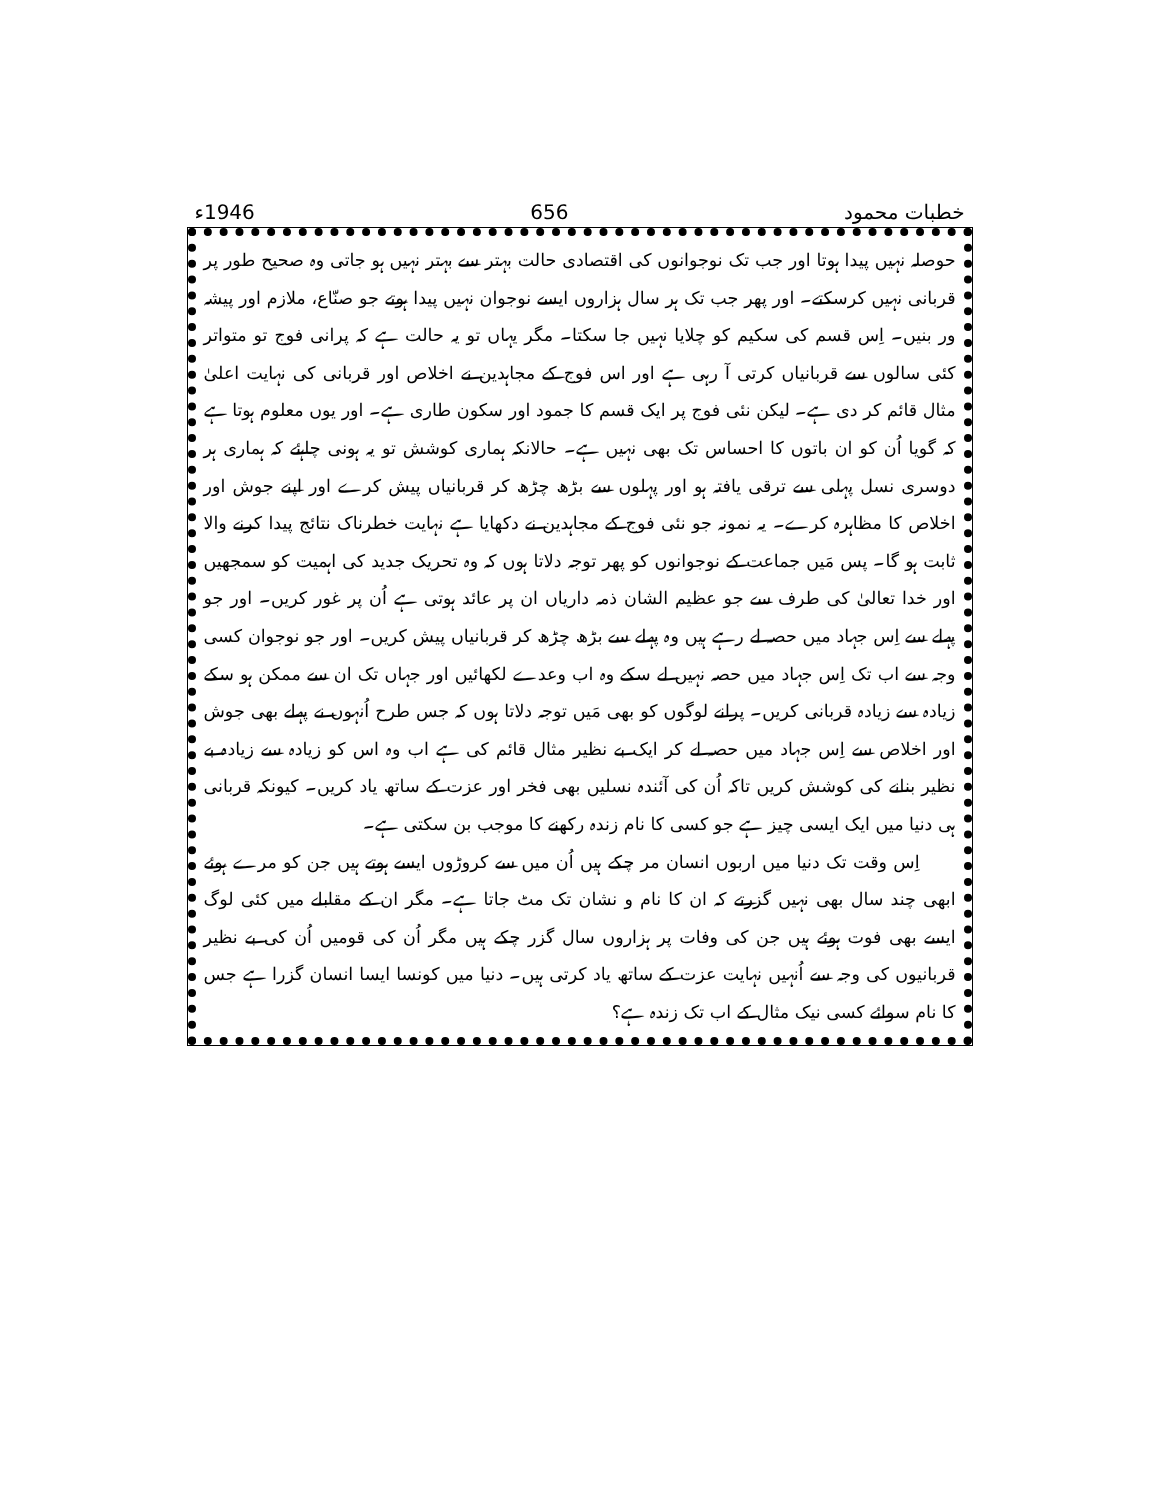خطبات محمود 656 1946ء
حوصلہ نہیں پیدا ہوتا اور جب تک نوجوانوں کی اقتصادی حالت بہتر سے بہتر نہیں ہو جاتی وہ صحیح طور پر قربانی نہیں کرسکتے۔ اور پھر جب تک ہر سال ہزاروں ایسے نوجوان نہیں پیدا ہوتے جو صنّاع، ملازم اور پیشہ ور بنیں۔ اِس قسم کی سکیم کو چلایا نہیں جا سکتا۔ مگر یہاں تو یہ حالت ہے کہ پرانی فوج تو متواتر کئی سالوں سے قربانیاں کرتی آ رہی ہے اور اس فوج کے مجاہدین نے اخلاص اور قربانی کی نہایت اعلیٰ مثال قائم کر دی ہے۔ لیکن نئی فوج پر ایک قسم کا جمود اور سکون طاری ہے۔ اور یوں معلوم ہوتا ہے کہ گویا اُن کو ان باتوں کا احساس تک بھی نہیں ہے۔ حالانکہ ہماری کوشش تو یہ ہونی چاہئے کہ ہماری ہر دوسری نسل پہلی سے ترقی یافتہ ہو اور پہلوں سے بڑھ چڑھ کر قربانیاں پیش کرے اور اپنے جوش اور اخلاص کا مظاہرہ کرے۔ یہ نمونہ جو نئی فوج کے مجاہدین نے دکھایا ہے نہایت خطرناک نتائج پیدا کرنے والا ثابت ہو گا۔ پس مَیں جماعت کے نوجوانوں کو پھر توجہ دلاتا ہوں کہ وہ تحریک جدید کی اہمیت کو سمجھیں اور خدا تعالیٰ کی طرف سے جو عظیم الشان ذمہ داریاں ان پر عائد ہوتی ہے اُن پر غور کریں۔ اور جو پہلے سے اِس جہاد میں حصہ لے رہے ہیں وہ پہلے سے بڑھ چڑھ کر قربانیاں پیش کریں۔ اور جو نوجوان کسی وجہ سے اب تک اِس جہاد میں حصہ نہیں لے سکے وہ اب وعدے لکھائیں اور جہاں تک ان سے ممکن ہو سکے زیادہ سے زیادہ قربانی کریں۔ پرانے لوگوں کو بھی مَیں توجہ دلاتا ہوں کہ جس طرح اُنہوں نے پہلے بھی جوش اور اخلاص سے اِس جہاد میں حصہ لے کر ایک بے نظیر مثال قائم کی ہے اب وہ اس کو زیادہ سے زیادہ بے نظیر بنانے کی کوشش کریں تاکہ اُن کی آئندہ نسلیں بھی فخر اور عزت کے ساتھ یاد کریں۔ کیونکہ قربانی ہی دنیا میں ایک ایسی چیز ہے جو کسی کا نام زندہ رکھنے کا موجب بن سکتی ہے۔
اِس وقت تک دنیا میں اربوں انسان مر چکے ہیں اُن میں سے کروڑوں ایسے ہوتے ہیں جن کو مرے ہوئے ابھی چند سال بھی نہیں گزرتے کہ ان کا نام و نشان تک مٹ جاتا ہے۔ مگر ان کے مقابلے میں کئی لوگ ایسے بھی فوت ہوئے ہیں جن کی وفات پر ہزاروں سال گزر چکے ہیں مگر اُن کی قومیں اُن کی بے نظیر قربانیوں کی وجہ سے اُنہیں نہایت عزت کے ساتھ یاد کرتی ہیں۔ دنیا میں کونسا ایسا انسان گزرا ہے جس کا نام سوائے کسی نیک مثال کے اب تک زندہ ہے؟